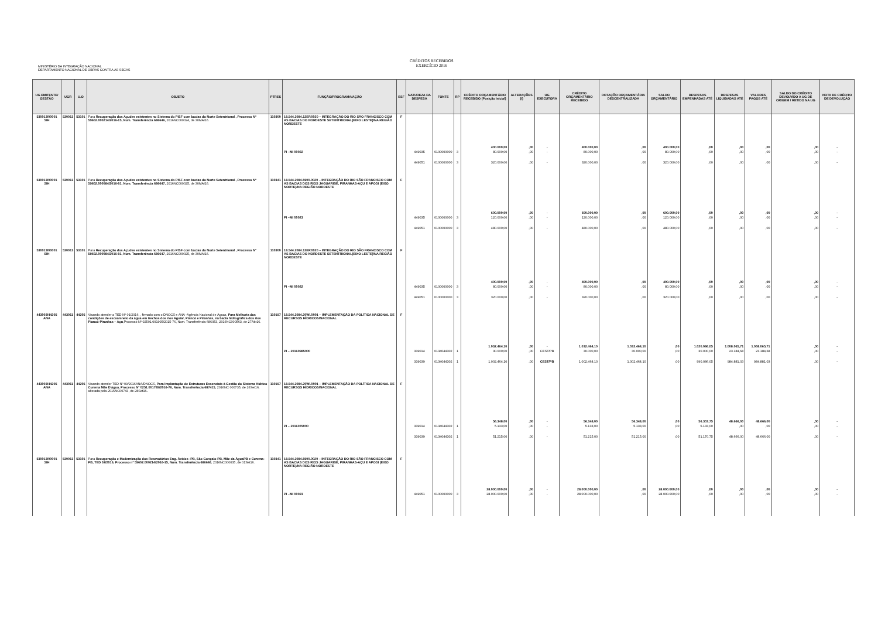MINISTÉRIO DA INTEGRAÇÃO NACIONAL
DEPARTAMENTO NACIONAL DE OBRAS CONTRA AS SECAS
CRÉDITOS RECEBIDOS
EXERCÍCIO 2016
| UG EMITENTE/ GESTÃO | UGR | U.O | OBJETO | PTRES | FUNÇÃO/PROGRAMA/AÇÃO | ESF | NATUREZA DA DESPESA | FONTE | RP | CRÉDITO ORÇAMENTÁRIO RECEBIDO (Posição Inicial) | ALTERAÇÕES (I) | UG EXECUTORA | CRÉDITO ORÇAMENTÁRIO RECEBIDO | DOTAÇÃO ORÇAMENTÁRIA DESCENTRALIZADA | SALDO ORÇAMENTÁRIO | DESPESAS EMPENHADAS ATÉ | DESPESAS LIQUIDADAS ATÉ | VALORES PAGOS ATÉ | SALDO DO CRÉDITO DEVOLVIDO A UG DE ORIGEM / RETIDO NA UG | NOTA DE CRÉDITO DE DEVOLUÇÃO |
| --- | --- | --- | --- | --- | --- | --- | --- | --- | --- | --- | --- | --- | --- | --- | --- | --- | --- | --- | --- | --- |
| 530013/00001 SIH | 530013 | 53101 | Para Recuperação dos Açudes existentes no Sistema do PISF com bacias do Norte Setentrional , Processo Nº 59602.000214/2016-15, Num. Transferência 686646, 2016NC000024, de 30MAI16. | 110300 | 18.544.2084.12EP.0020 – INTEGRAÇÃO DO RIO SÃO FRANCISCO COM AS BACIAS DO NORDESTE SETENTRIONAL(EIXO LESTE)/NA REGIÃO NORDESTE | F | | | | 400.000,00 | ,00 | - | 400.000,00 | ,00 | 400.000,00 | ,00 | ,00 | ,00 | ,00 | - |
| | | | | | PI –MI 00022 | | 449035 | 0100000000 | 3 | 80.000,00 | ,00 | - | 80.000,00 | ,00 | 80.000,00 | ,00 | ,00 | ,00 | ,00 | - |
| | | | | | | | 449051 | 0100000000 | 3 | 320.000,00 | ,00 | - | 320.000,00 | ,00 | 320.000,00 | ,00 | ,00 | ,00 | ,00 | - |
| 530013/00001 SIH | 530013 | 53101 | Para Recuperação dos Açudes existentes no Sistema do PISF com bacias do Norte Setentrional , Processo Nº 59602.000084/2016-81, Num. Transferência 686647, 2016NC000025, de 30MAI16. | 110341 | 18.544.2084.5900.0020 – INTEGRAÇÃO DO RIO SÃO FRANCISCO COM AS BACIAS DOS RIOS JAGUARIBE, PIRANHAS-AÇU E APODI (EIXO NORTE)/NA REGIÃO NORDESTE | F | | | | 600.000,00 | ,00 | - | 600.000,00 | ,00 | 600.000,00 | ,00 | ,00 | ,00 | ,00 | - |
| | | | | | PI –MI 00023 | | 449035 | 0100000000 | 3 | 120.000,00 | ,00 | - | 120.000,00 | ,00 | 120.000,00 | ,00 | ,00 | ,00 | ,00 | - |
| | | | | | | | 449051 | 0100000000 | 3 | 480.000,00 | ,00 | - | 480.000,00 | ,00 | 480.000,00 | ,00 | ,00 | ,00 | ,00 | - |
| 530013/00001 SIH | 530013 | 53101 | Para Recuperação dos Açudes existentes no Sistema do PISF com bacias do Norte Setentrional , Processo Nº 59602.000084/2016-81, Num. Transferência 686647 , 2016NC000025, de 30MAI16. | 110300 | 18.544.2084.12EP.0020 – INTEGRAÇÃO DO RIO SÃO FRANCISCO COM AS BACIAS DO NORDESTE SETENTRIONAL(EIXO LESTE)/NA REGIÃO NORDESTE | F | | | | 400.000,00 | ,00 | - | 400.000,00 | ,00 | 400.000,00 | ,00 | ,00 | ,00 | ,00 | - |
| | | | | | PI –MI 00022 | | 449035 | 0100000000 | 3 | 80.000,00 | ,00 | - | 80.000,00 | ,00 | 80.000,00 | ,00 | ,00 | ,00 | ,00 | - |
| | | | | | | | 449051 | 0100000000 | 3 | 320.000,00 | ,00 | - | 320.000,00 | ,00 | 320.000,00 | ,00 | ,00 | ,00 | ,00 | - |
| 443003/44205 ANA | 443011 | 44205 | Visando atender a TED Nº 01/2016, , firmado com o DNOCS e ANA -Agência Nacional de Águas, Para Melhoria das condições de escoamneto da água em trechos dos rios Aguiar, Piancó e Piranhas, na bacia hidrográfica dos rios Piancó-Piranhas – Açu ,Processo Nº 02501.001905/2015-76, Num. Transferência 686053, 2016NC000563, de 27Abr16. | 110197 | 18.544.2084.20WI.0001 – IMPLEMENTAÇÃO DA POLÍTICA NACIONAL DE RECURSOS HÍDRICOS/NACIONAL | F | | | | 1.032.464,10 | ,00 | - | 1.032.464,10 | 1.032.464,10 | ,00 | 1.020.086,05 | 1.008.065,71 | 1.008.065,71 | ,00 | - |
| | | | | | PI – 20160985000 | | 339014 | 0134044302 | 1 | 30.000,00 | ,00 | CEST/PB | 30.000,00 | 30.000,00 | ,00 | 30.000,00 | 23.184,68 | 23.184,68 | ,00 | - |
| | | | | | | | 339039 | 0134044302 | 1 | 1.002.464,10 | ,00 | CEST/PB | 1.002.464,10 | 1.002.464,10 | ,00 | 990.086,05 | 984.881,03 | 984.881,03 | ,00 | - |
| 443003/44205 ANA | 443011 | 44205 | Visando atender TED Nº 09/2016ANA/DNOCS, Para Implantação de Estruturas Essenciais à Gestão do Sistema Hídrico Curema Mãe D'água, Processo Nº 0251.001789/2016-76, Num. Transferência 687415, 2016NC 000735, de 26Set16, alterada pela 2016NC00743, de 28Set16 . | 110197 | 18.544.2084.20WI.0001 – IMPLEMENTAÇÃO DA POLÍTICA NACIONAL DE RECURSOS HÍDRICOS/NACIONAL | F | | | | 56.348,00 | ,00 | - | 56.348,00 | 56.348,00 | ,00 | 56.303,75 | 48.666,00 | 48.666,00 | ,00 | - |
| | | | | | PI – 2016079000 | | 339014 | 0134044302 | 1 | 5.133,00 | ,00 | - | 5.133,00 | 5.133,00 | ,00 | 5.133,00 | ,00 | ,00 | ,00 | - |
| | | | | | | | 339039 | 0134044302 | 1 | 51.215,00 | ,00 | - | 51.215,00 | 51.215,00 | ,00 | 51.170,75 | 48.666,00 | 48.666,00 | ,00 | - |
| 530013/00001 SIH | 530013 | 53101 | Para Recuperação e Modernização dos Resevatórios Eng. Ávidos -PB, São Gonçalo-PB, Mãe da ÁguaPB e Curema-PB, TED 02/2016, Processo nº 59602.000214/2016-15, Num. Transferência 686646 , 2016NC000035, de 01Set16. | 110341 | 18.544.2084.5900.0020 – INTEGRAÇÃO DO RIO SÃO FRANCISCO COM AS BACIAS DOS RIOS JAGUARIBE, PIRANHAS-AÇU E APODI (EIXO NORTE)/NA REGIÃO NORDESTE | F | | | | 28.000.000,00 | ,00 | - | 28.000.000,00 | ,00 | 28.000.000,00 | ,00 | ,00 | ,00 | ,00 | - |
| | | | | | PI –MI 00023 | | 449051 | 0100000000 | 3 | 28.000.000,00 | ,00 | - | 28.000.000,00 | ,00 | 28.000.000,00 | ,00 | ,00 | ,00 | ,00 | - |